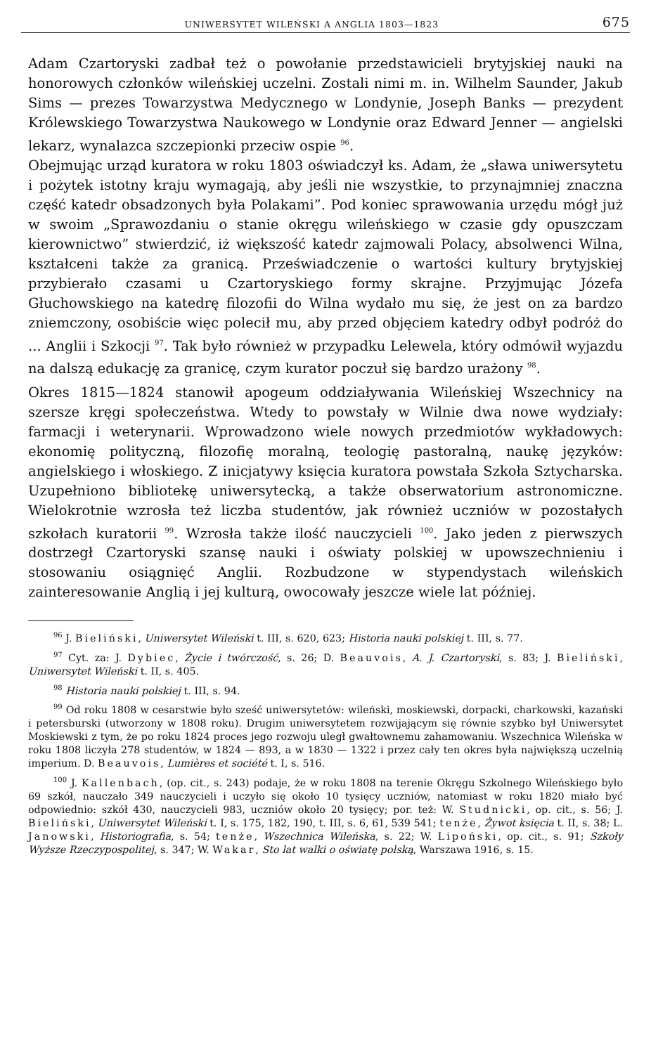UNIWERSYTET WILEŃSKI A ANGLIA 1803—1823 675
Adam Czartoryski zadbał też o powołanie przedstawicieli brytyjskiej nauki na honorowych członków wileńskiej uczelni. Zostali nimi m. in. Wilhelm Saunder, Jakub Sims — prezes Towarzystwa Medycznego w Londynie, Joseph Banks — prezydent Królewskiego Towarzystwa Naukowego w Londynie oraz Edward Jenner — angielski lekarz, wynalazca szczepionki przeciw ospie <sup>96</sup>.
Obejmując urząd kuratora w roku 1803 oświadczył ks. Adam, że „sława uniwersytetu i pożytek istotny kraju wymagają, aby jeśli nie wszystkie, to przynajmniej znaczna część katedr obsadzonych była Polakami”. Pod koniec sprawowania urzędu mógł już w swoim „Sprawozdaniu o stanie okręgu wileńskiego w czasie gdy opuszczam kierownictwo” stwierdzić, iż większość katedr zajmowali Polacy, absolwenci Wilna, kształceni także za granicą. Przeświadczenie o wartości kultury brytyjskiej przybierało czasami u Czartoryskiego formy skrajne. Przyjmując Józefa Głuchowskiego na katedrę filozofii do Wilna wydało mu się, że jest on za bardzo zniemczony, osobiście więc polecił mu, aby przed objęciem katedry odbył podróż do ... Anglii i Szkocji <sup>97</sup>. Tak było również w przypadku Lelewela, który odmówił wyjazdu na dalszą edukację za granicę, czym kurator poczuł się bardzo urażony <sup>98</sup>.
Okres 1815—1824 stanowił apogeum oddziaływania Wileńskiej Wszechnicy na szersze kręgi społeczeństwa. Wtedy to powstały w Wilnie dwa nowe wydziały: farmacji i weterynarii. Wprowadzono wiele nowych przedmiotów wykładowych: ekonomię polityczną, filozofię moralną, teologię pastoralną, naukę języków: angielskiego i włoskiego. Z inicjatywy księcia kuratora powstała Szkoła Sztycharska. Uzupełniono bibliotekę uniwersytecką, a także obserwatorium astronomiczne. Wielokrotnie wzrosła też liczba studentów, jak również uczniów w pozostałych szkołach kuratorii <sup>99</sup>. Wzrosła także ilość nauczycieli <sup>100</sup>. Jako jeden z pierwszych dostrzegł Czartoryski szansę nauki i oświaty polskiej w upowszechnieniu i stosowaniu osiągnięć Anglii. Rozbudzone w stypendystach wileńskich zainteresowanie Anglią i jej kulturą, owocowały jeszcze wiele lat później.
<sup>96</sup> J. Bieliński, Uniwersytet Wileński t. III, s. 620, 623; Historia nauki polskiej t. III, s. 77.
<sup>97</sup> Cyt. za: J. Dybiec, Życie i twórczość, s. 26; D. Beauvois, A. J. Czartoryski, s. 83; J. Bieliński, Uniwersytet Wileński t. II, s. 405.
<sup>98</sup> Historia nauki polskiej t. III, s. 94.
<sup>99</sup> Od roku 1808 w cesarstwie było sześć uniwersytetów: wileński, moskiewski, dorpacki, charkowski, kazański i petersburski (utworzony w 1808 roku). Drugim uniwersytetem rozwijającym się równie szybko był Uniwersytet Moskiewski z tym, że po roku 1824 proces jego rozwoju uległ gwałtownemu zahamowaniu. Wszechnica Wileńska w roku 1808 liczyła 278 studentów, w 1824 — 893, a w 1830 — 1322 i przez cały ten okres była największą uczelnią imperium. D. Beauvois, Lumières et société t. I, s. 516.
<sup>100</sup> J. Kallenbach, (op. cit., s. 243) podaje, że w roku 1808 na terenie Okręgu Szkolnego Wileńskiego było 69 szkół, nauczało 349 nauczycieli i uczyło się około 10 tysięcy uczniów, natomiast w roku 1820 miało być odpowiednio: szkół 430, nauczycieli 983, uczniów około 20 tysięcy; por. też: W. Studnicki, op. cit., s. 56; J. Bieliński, Uniwersytet Wileński t. I, s. 175, 182, 190, t. III, s. 6, 61, 539 541; tenże, Żywot księcia t. II, s. 38; L. Janowski, Historiografia, s. 54; tenże, Wszechnica Wileńska, s. 22; W. Lipoński, op. cit., s. 91; Szkoły Wyższe Rzeczypospolitej, s. 347; W. Wakar, Sto lat walki o oświatę polską, Warszawa 1916, s. 15.